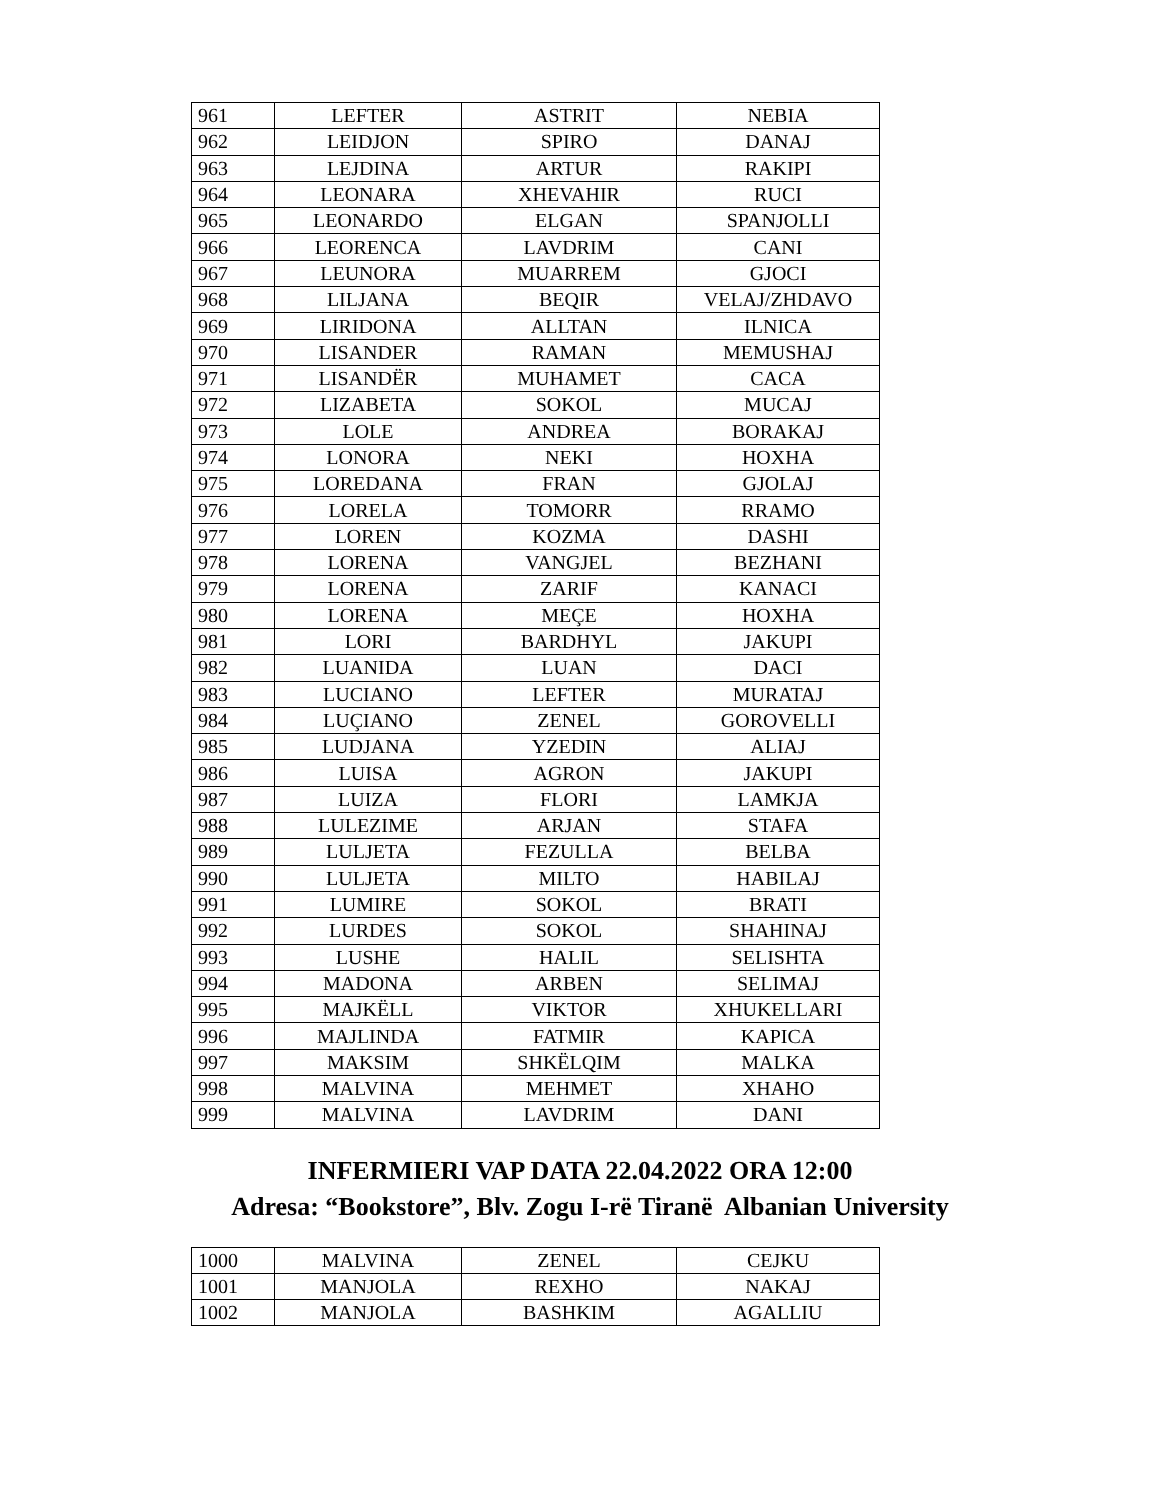| 961 | LEFTER | ASTRIT | NEBIA |
| 962 | LEIDJON | SPIRO | DANAJ |
| 963 | LEJDINA | ARTUR | RAKIPI |
| 964 | LEONARA | XHEVAHIR | RUCI |
| 965 | LEONARDO | ELGAN | SPANJOLLI |
| 966 | LEORENCA | LAVDRIM | CANI |
| 967 | LEUNORA | MUARREM | GJOCI |
| 968 | LILJANA | BEQIR | VELAJ/ZHDAVO |
| 969 | LIRIDONA | ALLTAN | ILNICA |
| 970 | LISANDER | RAMAN | MEMUSHAJ |
| 971 | LISANDËR | MUHAMET | CACA |
| 972 | LIZABETA | SOKOL | MUCAJ |
| 973 | LOLE | ANDREA | BORAKAJ |
| 974 | LONORA | NEKI | HOXHA |
| 975 | LOREDANA | FRAN | GJOLAJ |
| 976 | LORELA | TOMORR | RRAMO |
| 977 | LOREN | KOZMA | DASHI |
| 978 | LORENA | VANGJEL | BEZHANI |
| 979 | LORENA | ZARIF | KANACI |
| 980 | LORENA | MEÇE | HOXHA |
| 981 | LORI | BARDHYL | JAKUPI |
| 982 | LUANIDA | LUAN | DACI |
| 983 | LUCIANO | LEFTER | MURATAJ |
| 984 | LUÇIANO | ZENEL | GOROVELLI |
| 985 | LUDJANA | YZEDIN | ALIAJ |
| 986 | LUISA | AGRON | JAKUPI |
| 987 | LUIZA | FLORI | LAMKJA |
| 988 | LULEZIME | ARJAN | STAFA |
| 989 | LULJETA | FEZULLA | BELBA |
| 990 | LULJETA | MILTO | HABILAJ |
| 991 | LUMIRE | SOKOL | BRATI |
| 992 | LURDES | SOKOL | SHAHINAJ |
| 993 | LUSHE | HALIL | SELISHTA |
| 994 | MADONA | ARBEN | SELIMAJ |
| 995 | MAJKËLL | VIKTOR | XHUKELLARI |
| 996 | MAJLINDA | FATMIR | KAPICA |
| 997 | MAKSIM | SHKËLQIM | MALKA |
| 998 | MALVINA | MEHMET | XHAHO |
| 999 | MALVINA | LAVDRIM | DANI |
INFERMIERI VAP DATA 22.04.2022 ORA 12:00
Adresa: “Bookstore”, Blv. Zogu I-rë Tiranë Albanian University
| 1000 | MALVINA | ZENEL | CEJKU |
| 1001 | MANJOLA | REXHO | NAKAJ |
| 1002 | MANJOLA | BASHKIM | AGALLIU |